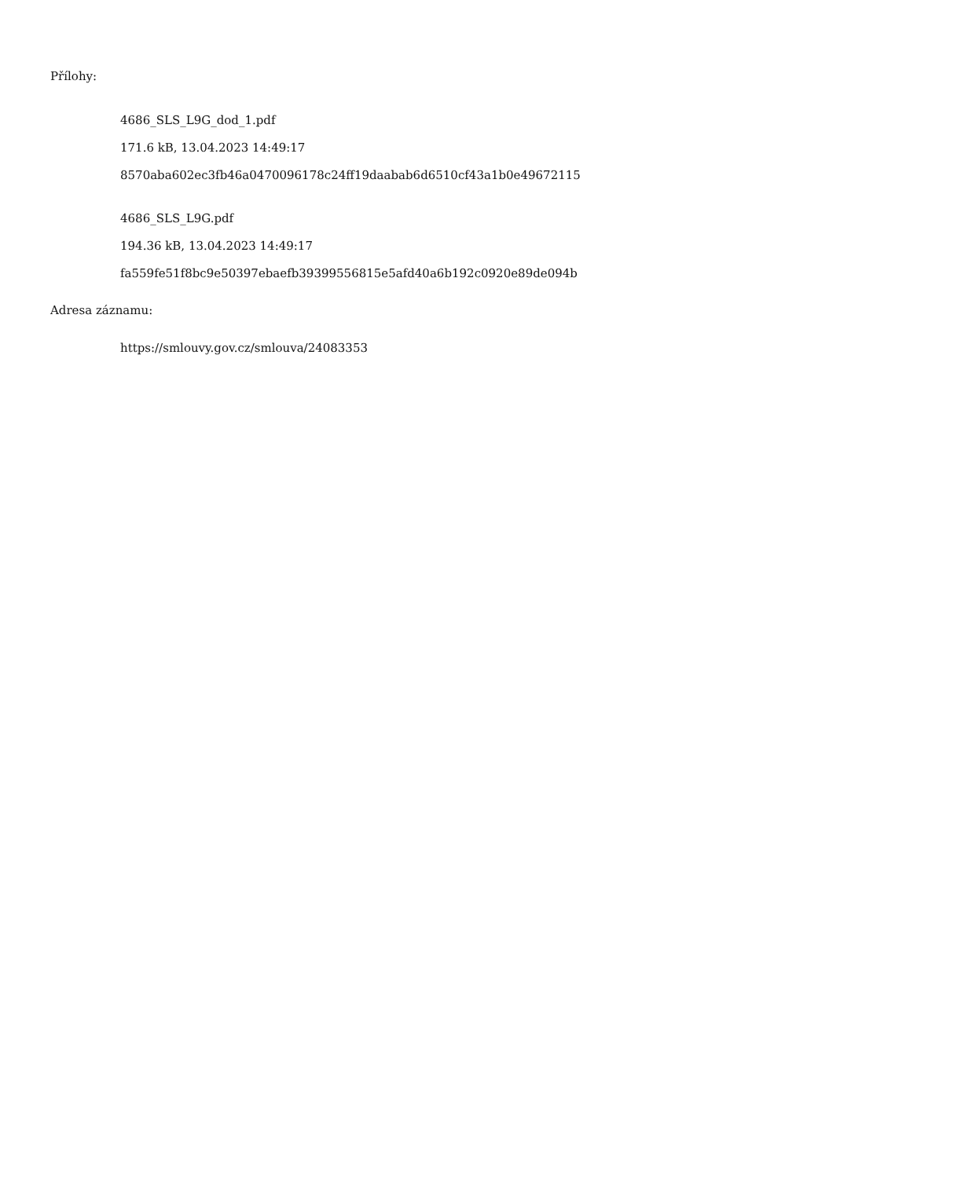Přílohy:
4686_SLS_L9G_dod_1.pdf
171.6 kB, 13.04.2023 14:49:17
8570aba602ec3fb46a0470096178c24ff19daabab6d6510cf43a1b0e49672115
4686_SLS_L9G.pdf
194.36 kB, 13.04.2023 14:49:17
fa559fe51f8bc9e50397ebaefb39399556815e5afd40a6b192c0920e89de094b
Adresa záznamu:
https://smlouvy.gov.cz/smlouva/24083353